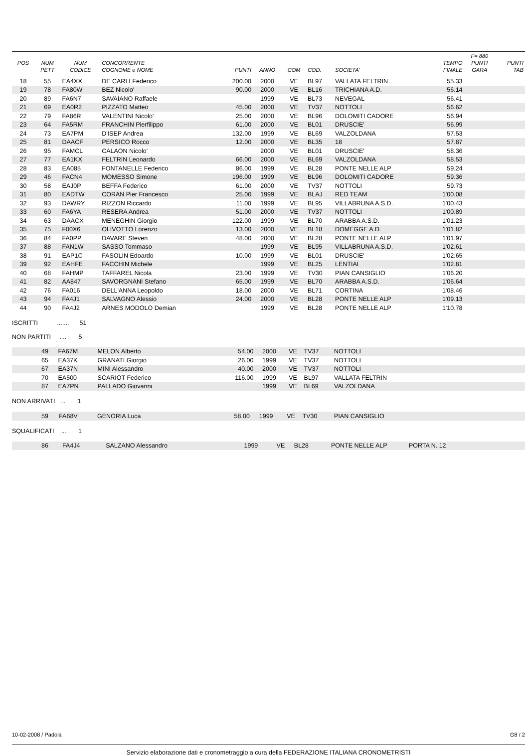| | | | | | | | | | | F= 880 | |
| --- | --- | --- | --- | --- | --- | --- | --- | --- | --- | --- | --- |
| POS | NUM | NUM | CONCORRENTE | | | | | | TEMPO | PUNTI | PUNTI |
| | PETT | CODICE | COGNOME e NOME | PUNTI | ANNO | COM | COD. | SOCIETA' | FINALE | GARA | TAB |
| 18 | 55 | EA4XX | DE CARLI Federico | 200.00 | 2000 | VE | BL97 | VALLATA FELTRIN | 55.33 | | |
| 19 | 78 | FA80W | BEZ Nicolo' | 90.00 | 2000 | VE | BL16 | TRICHIANA A.D. | 56.14 | | |
| 20 | 89 | FA6N7 | SAVAIANO Raffaele | | 1999 | VE | BL73 | NEVEGAL | 56.41 | | |
| 21 | 69 | EA0R2 | PIZZATO Matteo | 45.00 | 2000 | VE | TV37 | NOTTOLI | 56.62 | | |
| 22 | 79 | FA86R | VALENTINI Nicolo' | 25.00 | 2000 | VE | BL96 | DOLOMITI CADORE | 56.94 | | |
| 23 | 64 | FA5RM | FRANCHIN Pierfilippo | 61.00 | 2000 | VE | BL01 | DRUSCIE' | 56.99 | | |
| 24 | 73 | EA7PM | D'ISEP Andrea | 132.00 | 1999 | VE | BL69 | VALZOLDANA | 57.53 | | |
| 25 | 81 | DAACF | PERSICO Rocco | 12.00 | 2000 | VE | BL35 | 18 | 57.87 | | |
| 26 | 95 | FAMCL | CALAON Nicolo' | | 2000 | VE | BL01 | DRUSCIE' | 58.36 | | |
| 27 | 77 | EA1KX | FELTRIN Leonardo | 66.00 | 2000 | VE | BL69 | VALZOLDANA | 58.53 | | |
| 28 | 83 | EA085 | FONTANELLE Federico | 86.00 | 1999 | VE | BL28 | PONTE NELLE ALP | 59.24 | | |
| 29 | 46 | FACN4 | MOMESSO Simone | 196.00 | 1999 | VE | BL96 | DOLOMITI CADORE | 59.36 | | |
| 30 | 58 | EAJ0P | BEFFA Federico | 61.00 | 2000 | VE | TV37 | NOTTOLI | 59.73 | | |
| 31 | 80 | EADTW | CORAN Pier Francesco | 25.00 | 1999 | VE | BLAJ | RED TEAM | 1'00.08 | | |
| 32 | 93 | DAWRY | RIZZON Riccardo | 11.00 | 1999 | VE | BL95 | VILLABRUNA A.S.D. | 1'00.43 | | |
| 33 | 60 | FA6YA | RESERA Andrea | 51.00 | 2000 | VE | TV37 | NOTTOLI | 1'00.89 | | |
| 34 | 63 | DAACX | MENEGHIN Giorgio | 122.00 | 1999 | VE | BL70 | ARABBA A.S.D. | 1'01.23 | | |
| 35 | 75 | F00X6 | OLIVOTTO Lorenzo | 13.00 | 2000 | VE | BL18 | DOMEGGE A.D. | 1'01.82 | | |
| 36 | 84 | FA0PP | DAVARE Steven | 48.00 | 2000 | VE | BL28 | PONTE NELLE ALP | 1'01.97 | | |
| 37 | 88 | FAN1W | SASSO Tommaso | | 1999 | VE | BL95 | VILLABRUNA A.S.D. | 1'02.61 | | |
| 38 | 91 | EAP1C | FASOLIN Edoardo | 10.00 | 1999 | VE | BL01 | DRUSCIE' | 1'02.65 | | |
| 39 | 92 | EAHFE | FACCHIN Michele | | 1999 | VE | BL25 | LENTIAI | 1'02.81 | | |
| 40 | 68 | FAHMP | TAFFAREL Nicola | 23.00 | 1999 | VE | TV30 | PIAN CANSIGLIO | 1'06.20 | | |
| 41 | 82 | AA847 | SAVORGNANI Stefano | 65.00 | 1999 | VE | BL70 | ARABBA A.S.D. | 1'06.64 | | |
| 42 | 76 | FA016 | DELL'ANNA Leopoldo | 18.00 | 2000 | VE | BL71 | CORTINA | 1'08.46 | | |
| 43 | 94 | FA4J1 | SALVAGNO Alessio | 24.00 | 2000 | VE | BL28 | PONTE NELLE ALP | 1'09.13 | | |
| 44 | 90 | FA4J2 | ARNES MODOLO Demian | | 1999 | VE | BL28 | PONTE NELLE ALP | 1'10.78 | | |
ISCRITTI ....... 51
NON PARTITI .... 5
| | 49 | FA67M | MELON Alberto | 54.00 | 2000 | VE | TV37 | NOTTOLI |
| | 65 | EA37K | GRANATI Giorgio | 26.00 | 1999 | VE | TV37 | NOTTOLI |
| | 67 | EA37N | MINI Alessandro | 40.00 | 2000 | VE | TV37 | NOTTOLI |
| | 70 | EA500 | SCARIOT Federico | 116.00 | 1999 | VE | BL97 | VALLATA FELTRIN |
| | 87 | EA7PN | PALLADO Giovanni | | 1999 | VE | BL69 | VALZOLDANA |
NON ARRIVATI ... 1
| | 59 | FA68V | GENORIA Luca | 58.00 | 1999 | VE | TV30 | PIAN CANSIGLIO |
SQUALIFICATI ... 1
| | 86 | FA4J4 | SALZANO Alessandro | | 1999 | VE | BL28 | PONTE NELLE ALP | PORTA N. 12 |
10-02-2008 / Padola G8 / 2
Servizio elaborazione dati e cronometraggio a cura della FEDERAZIONE ITALIANA CRONOMETRISTI